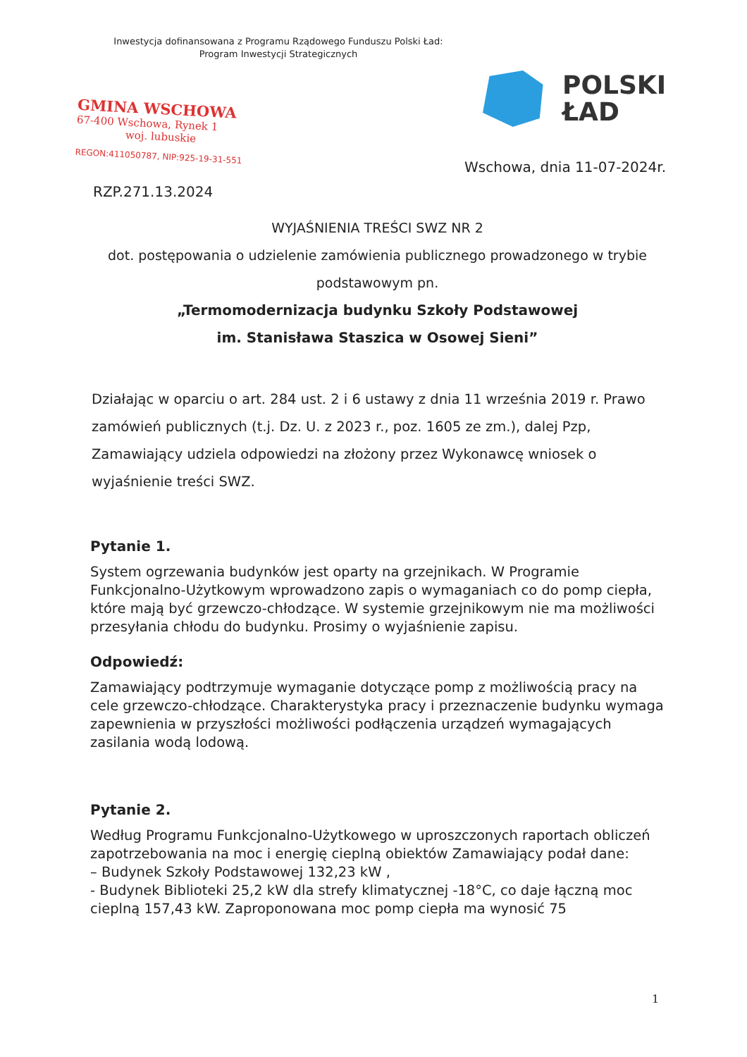Inwestycja dofinansowana z Programu Rządowego Funduszu Polski Ład:
Program Inwestycji Strategicznych
GMINA WSCHOWA
67-400 Wschowa, Rynek 1
woj. lubuskie
REGON:411050787, NIP:925-19-31-551
POLSKI
ŁAD
Wschowa, dnia 11-07-2024r.
RZP.271.13.2024
WYJAŚNIENIA TREŚCI SWZ NR 2
dot. postępowania o udzielenie zamówienia publicznego prowadzonego w trybie podstawowym pn.
„Termomodernizacja budynku Szkoły Podstawowej
im. Stanisława Staszica w Osowej Sieni”
Działając w oparciu o art. 284 ust. 2 i 6 ustawy z dnia 11 września 2019 r. Prawo zamówień publicznych (t.j. Dz. U. z 2023 r., poz. 1605 ze zm.), dalej Pzp, Zamawiający udziela odpowiedzi na złożony przez Wykonawcę wniosek o wyjaśnienie treści SWZ.
Pytanie 1.
System ogrzewania budynków jest oparty na grzejnikach. W Programie Funkcjonalno-Użytkowym wprowadzono zapis o wymaganiach co do pomp ciepła, które mają być grzewczo-chłodzące. W systemie grzejnikowym nie ma możliwości przesyłania chłodu do budynku. Prosimy o wyjaśnienie zapisu.
Odpowiedź:
Zamawiający podtrzymuje wymaganie dotyczące pomp z możliwością pracy na cele grzewczo-chłodzące. Charakterystyka pracy i przeznaczenie budynku wymaga zapewnienia w przyszłości możliwości podłączenia urządzeń wymagających zasilania wodą lodową.
Pytanie 2.
Według Programu Funkcjonalno-Użytkowego w uproszczonych raportach obliczeń zapotrzebowania na moc i energię cieplną obiektów Zamawiający podał dane:
– Budynek Szkoły Podstawowej 132,23 kW ,
- Budynek Biblioteki 25,2 kW dla strefy klimatycznej -18°C, co daje łączną moc cieplną 157,43 kW. Zaproponowana moc pomp ciepła ma wynosić 75
1